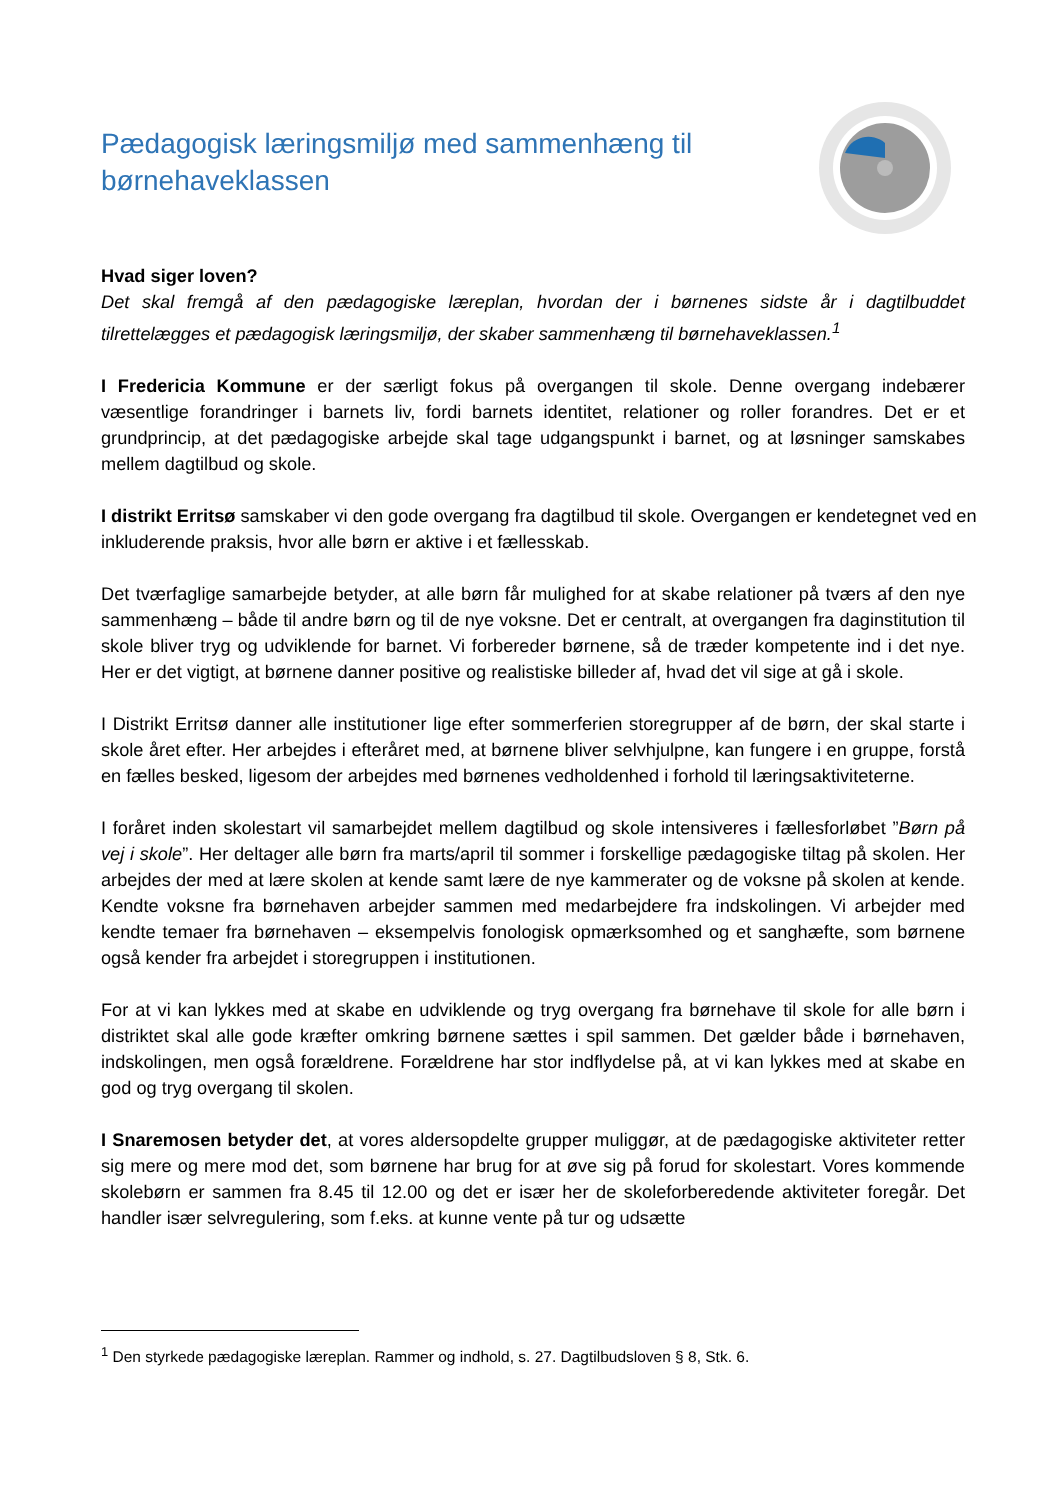Pædagogisk læringsmiljø med sammenhæng til børnehaveklassen
Hvad siger loven?
Det skal fremgå af den pædagogiske læreplan, hvordan der i børnenes sidste år i dagtilbuddet tilrettelægges et pædagogisk læringsmiljø, der skaber sammenhæng til børnehaveklassen.<sup>1</sup>
I Fredericia Kommune er der særligt fokus på overgangen til skole. Denne overgang indebærer væsentlige forandringer i barnets liv, fordi barnets identitet, relationer og roller forandres. Det er et grundprincip, at det pædagogiske arbejde skal tage udgangspunkt i barnet, og at løsninger samskabes mellem dagtilbud og skole.
I distrikt Erritsø samskaber vi den gode overgang fra dagtilbud til skole. Overgangen er kendetegnet ved en inkluderende praksis, hvor alle børn er aktive i et fællesskab.
Det tværfaglige samarbejde betyder, at alle børn får mulighed for at skabe relationer på tværs af den nye sammenhæng – både til andre børn og til de nye voksne. Det er centralt, at overgangen fra daginstitution til skole bliver tryg og udviklende for barnet. Vi forbereder børnene, så de træder kompetente ind i det nye. Her er det vigtigt, at børnene danner positive og realistiske billeder af, hvad det vil sige at gå i skole.
I Distrikt Erritsø danner alle institutioner lige efter sommerferien storegrupper af de børn, der skal starte i skole året efter. Her arbejdes i efteråret med, at børnene bliver selvhjulpne, kan fungere i en gruppe, forstå en fælles besked, ligesom der arbejdes med børnenes vedholdenhed i forhold til læringsaktiviteterne.
I foråret inden skolestart vil samarbejdet mellem dagtilbud og skole intensiveres i fællesforløbet ”Børn på vej i skole”. Her deltager alle børn fra marts/april til sommer i forskellige pædagogiske tiltag på skolen. Her arbejdes der med at lære skolen at kende samt lære de nye kammerater og de voksne på skolen at kende. Kendte voksne fra børnehaven arbejder sammen med medarbejdere fra indskolingen. Vi arbejder med kendte temaer fra børnehaven – eksempelvis fonologisk opmærksomhed og et sanghæfte, som børnene også kender fra arbejdet i storegruppen i institutionen.
For at vi kan lykkes med at skabe en udviklende og tryg overgang fra børnehave til skole for alle børn i distriktet skal alle gode kræfter omkring børnene sættes i spil sammen. Det gælder både i børnehaven, indskolingen, men også forældrene. Forældrene har stor indflydelse på, at vi kan lykkes med at skabe en god og tryg overgang til skolen.
I Snaremosen betyder det, at vores aldersopdelte grupper muliggør, at de pædagogiske aktiviteter retter sig mere og mere mod det, som børnene har brug for at øve sig på forud for skolestart. Vores kommende skolebørn er sammen fra 8.45 til 12.00 og det er især her de skoleforberedende aktiviteter foregår. Det handler især selvregulering, som f.eks. at kunne vente på tur og udsætte
<sup>1</sup> Den styrkede pædagogiske læreplan. Rammer og indhold, s. 27. Dagtilbudsloven § 8, Stk. 6.